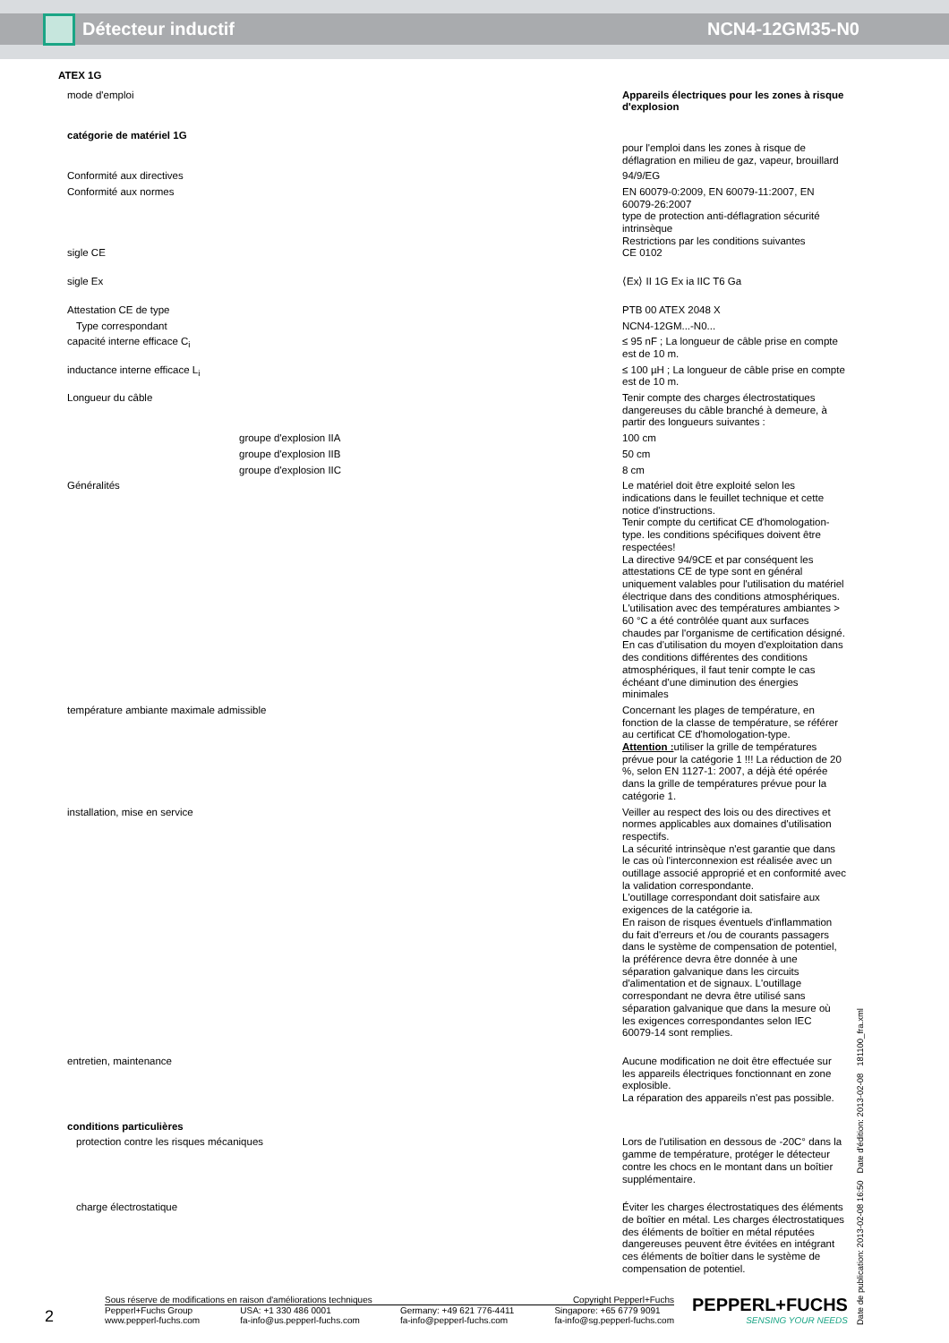Détecteur inductif NCN4-12GM35-N0
| ATEX 1G | |
| mode d'emploi | Appareils électriques pour les zones à risque d'explosion |
| catégorie de matériel 1G | |
| | pour l'emploi dans les zones à risque de déflagration en milieu de gaz, vapeur, brouillard |
| Conformité aux directives | 94/9/EG |
| Conformité aux normes | EN 60079-0:2009, EN 60079-11:2007, EN 60079-26:2007 type de protection anti-déflagration sécurité intrinsèque Restrictions par les conditions suivantes |
| sigle CE | CE 0102 |
| sigle Ex | ⟨Ex⟩ II 1G Ex ia IIC T6 Ga |
| Attestation CE de type | PTB 00 ATEX 2048 X |
| Type correspondant | NCN4-12GM...-N0... |
| capacité interne efficace C<sub>i</sub> | ≤ 95 nF ; La longueur de câble prise en compte est de 10 m. |
| inductance interne efficace L<sub>i</sub> | ≤ 100 µH ; La longueur de câble prise en compte est de 10 m. |
| Longueur du câble | Tenir compte des charges électrostatiques dangereuses du câble branché à demeure, à partir des longueurs suivantes : |
| groupe d'explosion IIA | 100 cm |
| groupe d'explosion IIB | 50 cm |
| groupe d'explosion IIC | 8 cm |
| Généralités | Le matériel doit être exploité selon les indications dans le feuillet technique et cette notice d'instructions. Tenir compte du certificat CE d'homologation-type. les conditions spécifiques doivent être respectées! La directive 94/9CE et par conséquent les attestations CE de type sont en général uniquement valables pour l'utilisation du matériel électrique dans des conditions atmosphériques. L'utilisation avec des températures ambiantes > 60 °C a été contrôlée quant aux surfaces chaudes par l'organisme de certification désigné. En cas d'utilisation du moyen d'exploitation dans des conditions différentes des conditions atmosphériques, il faut tenir compte le cas échéant d'une diminution des énergies minimales |
| température ambiante maximale admissible | Concernant les plages de température, en fonction de la classe de température, se référer au certificat CE d'homologation-type. Attention : utiliser la grille de températures prévue pour la catégorie 1 !!! La réduction de 20 %, selon EN 1127-1: 2007, a déjà été opérée dans la grille de températures prévue pour la catégorie 1. |
| installation, mise en service | Veiller au respect des lois ou des directives et normes applicables aux domaines d'utilisation respectifs. La sécurité intrinsèque n'est garantie que dans le cas où l'interconnexion est réalisée avec un outillage associé approprié et en conformité avec la validation correspondante. L'outillage correspondant doit satisfaire aux exigences de la catégorie ia. En raison de risques éventuels d'inflammation du fait d'erreurs et /ou de courants passagers dans le système de compensation de potentiel, la préférence devra être donnée à une séparation galvanique dans les circuits d'alimentation et de signaux. L'outillage correspondant ne devra être utilisé sans séparation galvanique que dans la mesure où les exigences correspondantes selon IEC 60079-14 sont remplies. |
| entretien, maintenance | Aucune modification ne doit être effectuée sur les appareils électriques fonctionnant en zone explosible. La réparation des appareils n'est pas possible. |
| conditions particulières | |
| protection contre les risques mécaniques | Lors de l'utilisation en dessous de -20C° dans la gamme de température, protéger le détecteur contre les chocs en le montant dans un boîtier supplémentaire. |
| charge électrostatique | Éviter les charges électrostatiques des éléments de boîtier en métal. Les charges électrostatiques des éléments de boîtier en métal réputées dangereuses peuvent être évitées en intégrant ces éléments de boîtier dans le système de compensation de potentiel. |
Date de publication: 2013-02-08 16:50 Date d'édition: 2013-02-08 181100_fra.xml
2
Sous réserve de modifications en raison d'améliorations techniques Copyright Pepperl+Fuchs
Pepperl+Fuchs Group
www.pepperl-fuchs.com USA: +1 330 486 0001
fa-info@us.pepperl-fuchs.com Germany: +49 621 776-4411
fa-info@pepperl-fuchs.com Singapore: +65 6779 9091
fa-info@sg.pepperl-fuchs.com
PEPPERL+FUCHS
SENSING YOUR NEEDS